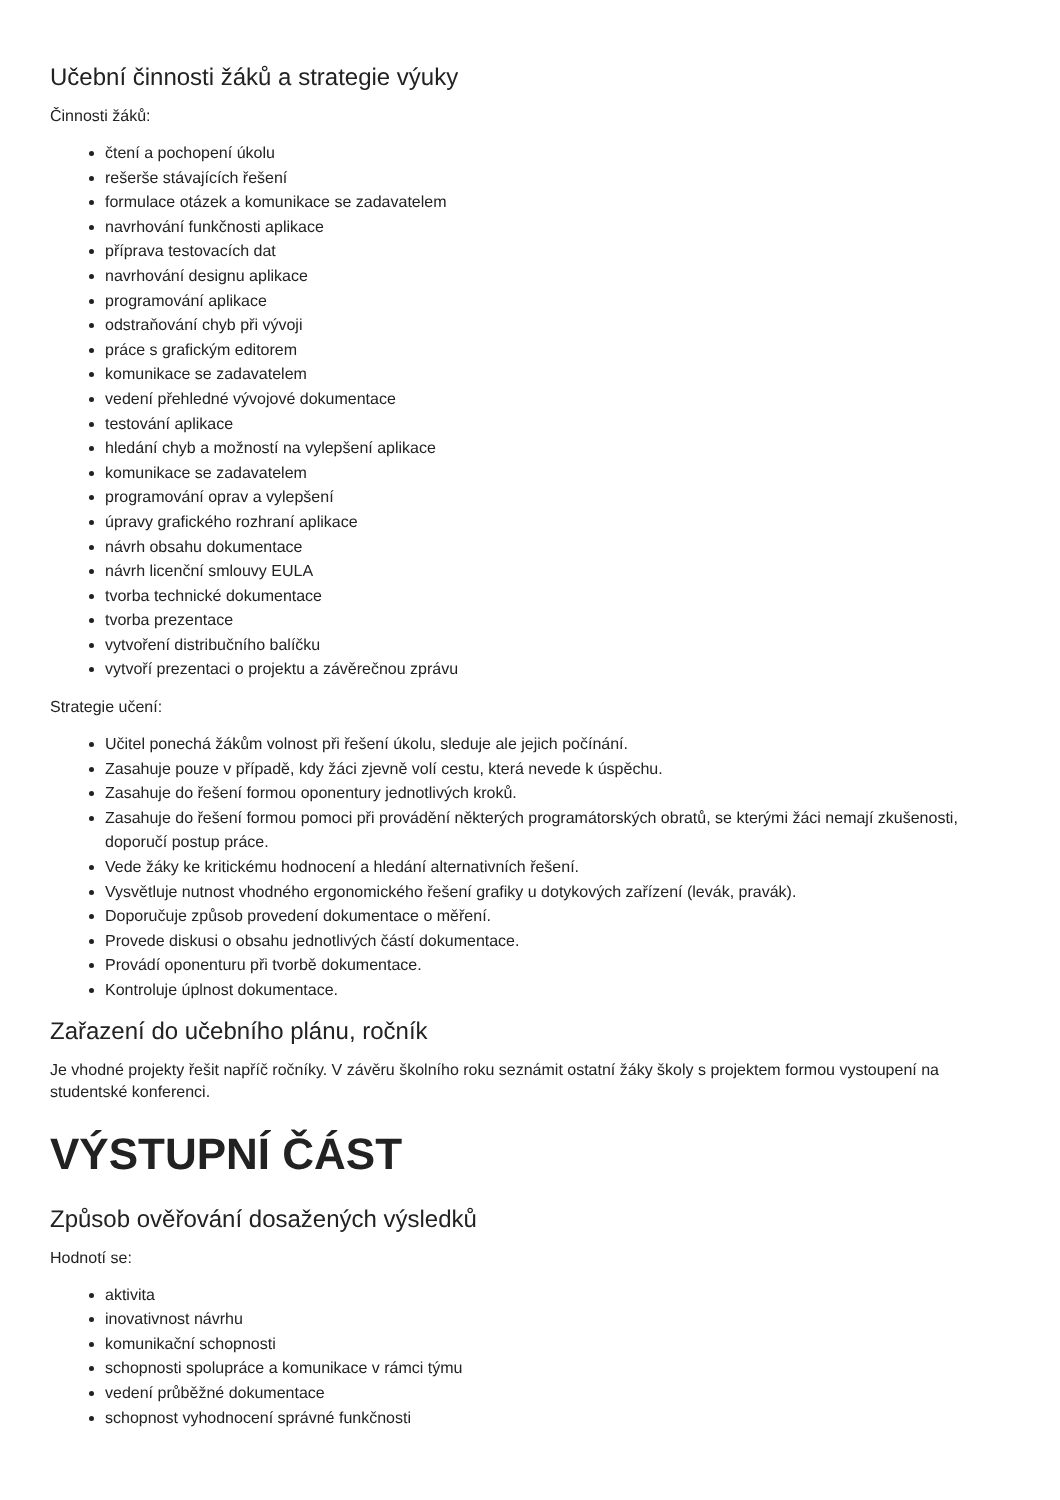Učební činnosti žáků a strategie výuky
Činnosti žáků:
čtení a pochopení úkolu
rešerše stávajících řešení
formulace otázek a komunikace se zadavatelem
navrhování funkčnosti aplikace
příprava testovacích dat
navrhování designu aplikace
programování aplikace
odstraňování chyb při vývoji
práce s grafickým editorem
komunikace se zadavatelem
vedení přehledné vývojové dokumentace
testování aplikace
hledání chyb a možností na vylepšení aplikace
komunikace se zadavatelem
programování oprav a vylepšení
úpravy grafického rozhraní aplikace
návrh obsahu dokumentace
návrh licenční smlouvy EULA
tvorba technické dokumentace
tvorba prezentace
vytvoření distribučního balíčku
vytvoří prezentaci o projektu a závěrečnou zprávu
Strategie učení:
Učitel ponechá žákům volnost při řešení úkolu, sleduje ale jejich počínání.
Zasahuje pouze v případě, kdy žáci zjevně volí cestu, která nevede k úspěchu.
Zasahuje do řešení formou oponentury jednotlivých kroků.
Zasahuje do řešení formou pomoci při provádění některých programátorských obratů, se kterými žáci nemají zkušenosti, doporučí postup práce.
Vede žáky ke kritickému hodnocení a hledání alternativních řešení.
Vysvětluje nutnost vhodného ergonomického řešení grafiky u dotykových zařízení (levák, pravák).
Doporučuje způsob provedení dokumentace o měření.
Provede diskusi o obsahu jednotlivých částí dokumentace.
Provádí oponenturu při tvorbě dokumentace.
Kontroluje úplnost dokumentace.
Zařazení do učebního plánu, ročník
Je vhodné projekty řešit napříč ročníky. V závěru školního roku seznámit ostatní žáky školy s projektem formou vystoupení na studentské konferenci.
VÝSTUPNÍ ČÁST
Způsob ověřování dosažených výsledků
Hodnotí se:
aktivita
inovativnost návrhu
komunikační schopnosti
schopnosti spolupráce a komunikace v rámci týmu
vedení průběžné dokumentace
schopnost vyhodnocení správné funkčnosti